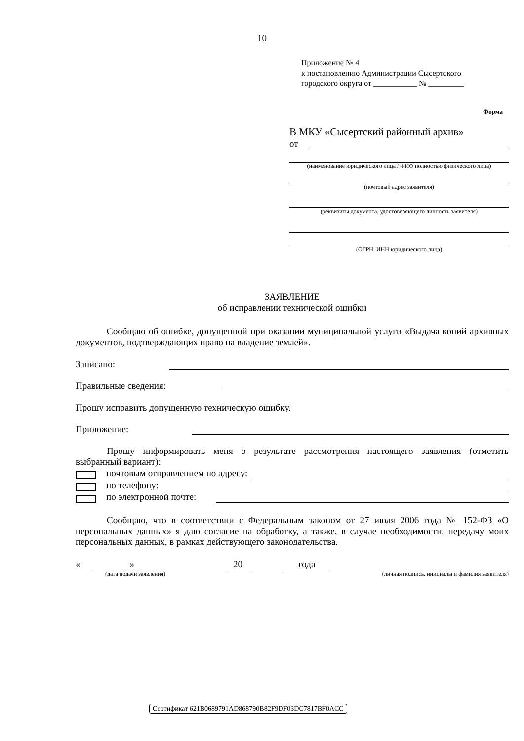10
Приложение № 4
к постановлению Администрации Сысертского
городского округа от ___________ № _________
Форма
В МКУ «Сысертский районный архив»
от
(наименование юридического лица / ФИО полностью физического лица)
(почтовый адрес заявителя)
(реквизиты документа, удостоверяющего личность заявителя)
(ОГРН, ИНН юридического лица)
ЗАЯВЛЕНИЕ
об исправлении технической ошибки
Сообщаю об ошибке, допущенной при оказании муниципальной услуги «Выдача копий архивных документов, подтверждающих право на владение землей».
Записано:
Правильные сведения:
Прошу исправить допущенную техническую ошибку.
Приложение:
Прошу информировать меня о результате рассмотрения настоящего заявления (отметить выбранный вариант):
почтовым отправлением по адресу:
по телефону:
по электронной почте:
Сообщаю, что в соответствии с Федеральным законом от 27 июля 2006 года № 152-ФЗ «О персональных данных» я даю согласие на обработку, а также, в случае необходимости, передачу моих персональных данных, в рамках действующего законодательства.
« » 20 года
(дата подачи заявления) (личная подпись, инициалы и фамилия заявителя)
Сертификат 621B0689791AD868790B82F9DF03DC7817BF0ACC